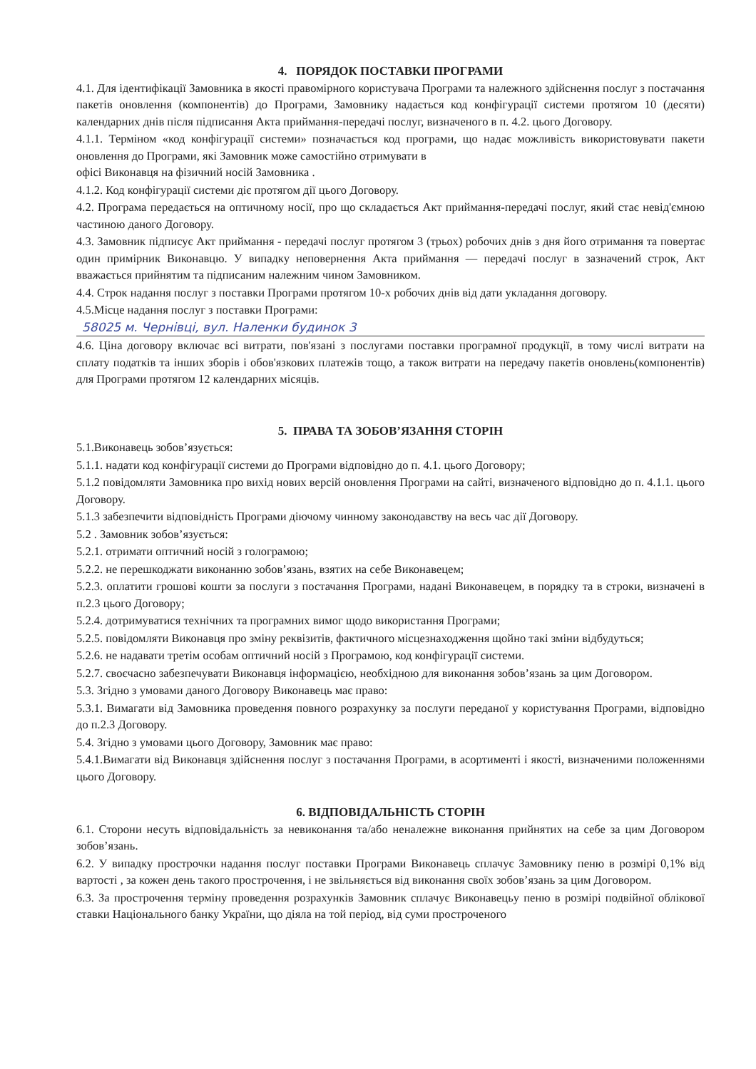4. ПОРЯДОК ПОСТАВКИ ПРОГРАМИ
4.1. Для ідентифікації Замовника в якості правомірного користувача Програми та належного здійснення послуг з постачання пакетів оновлення (компонентів) до Програми, Замовнику надається код конфігурації системи протягом 10 (десяти) календарних днів після підписання Акта приймання-передачі послуг, визначеного в п. 4.2. цього Договору.
4.1.1. Терміном «код конфігурації системи» позначається код програми, що надає можливість використовувати пакети оновлення до Програми, які Замовник може самостійно отримувати в
офісі Виконавця на фізичний носій Замовника .
4.1.2. Код конфігурації системи діє протягом дії цього Договору.
4.2. Програма передається на оптичному носії, про що складається Акт приймання-передачі послуг, який стає невід'ємною частиною даного Договору.
4.3. Замовник підписує Акт приймання - передачі послуг протягом 3 (трьох) робочих днів з дня його отримання та повертає один примірник Виконавцю. У випадку неповернення Акта приймання — передачі послуг в зазначений строк, Акт вважається прийнятим та підписаним належним чином Замовником.
4.4. Строк надання послуг з поставки Програми протягом 10-х робочих днів від дати укладання договору.
4.5.Місце надання послуг з поставки Програми:
58025 м. Чернівці, вул. Наленки будинок 3
4.6. Ціна договору включає всі витрати, пов'язані з послугами поставки програмної продукції, в тому числі витрати на сплату податків та інших зборів і обов'язкових платежів тощо, а також витрати на передачу пакетів оновлень(компонентів) для Програми протягом 12 календарних місяців.
5. ПРАВА ТА ЗОБОВ’ЯЗАННЯ СТОРІН
5.1.Виконавець зобов’язується:
5.1.1. надати код конфігурації системи до Програми відповідно до п. 4.1. цього Договору;
5.1.2 повідомляти Замовника про вихід нових версій оновлення Програми на сайті, визначеного відповідно до п. 4.1.1. цього Договору.
5.1.3 забезпечити відповідність Програми діючому чинному законодавству на весь час дії Договору.
5.2 . Замовник зобов’язується:
5.2.1. отримати оптичний носій з голограмою;
5.2.2. не перешкоджати виконанню зобов’язань, взятих на себе Виконавецем;
5.2.3. оплатити грошові кошти за послуги з постачання Програми, надані Виконавецем, в порядку та в строки, визначені в п.2.3 цього Договору;
5.2.4. дотримуватися технічних та програмних вимог щодо використання Програми;
5.2.5. повідомляти Виконавця про зміну реквізитів, фактичного місцезнаходження щойно такі зміни відбудуться;
5.2.6. не надавати третім особам оптичний носій з Програмою, код конфігурації системи.
5.2.7. своєчасно забезпечувати Виконавця інформацією, необхідною для виконання зобов’язань за цим Договором.
5.3. Згідно з умовами даного Договору Виконавець має право:
5.3.1. Вимагати від Замовника проведення повного розрахунку за послуги переданої у користування Програми, відповідно до п.2.3 Договору.
5.4. Згідно з умовами цього Договору, Замовник має право:
5.4.1.Вимагати від Виконавця здійснення послуг з постачання Програми, в асортименті і якості, визначеними положеннями цього Договору.
6. ВІДПОВІДАЛЬНІСТЬ СТОРІН
6.1. Сторони несуть відповідальність за невиконання та/або неналежне виконання прийнятих на себе за цим Договором зобов’язань.
6.2. У випадку прострочки надання послуг поставки Програми Виконавець сплачує Замовнику пеню в розмірі 0,1% від вартості , за кожен день такого прострочення, і не звільняється від виконання своїх зобов’язань за цим Договором.
6.3. За прострочення терміну проведення розрахунків Замовник сплачує Виконавецьу пеню в розмірі подвійної облікової ставки Національного банку України, що діяла на той період, від суми простроченого